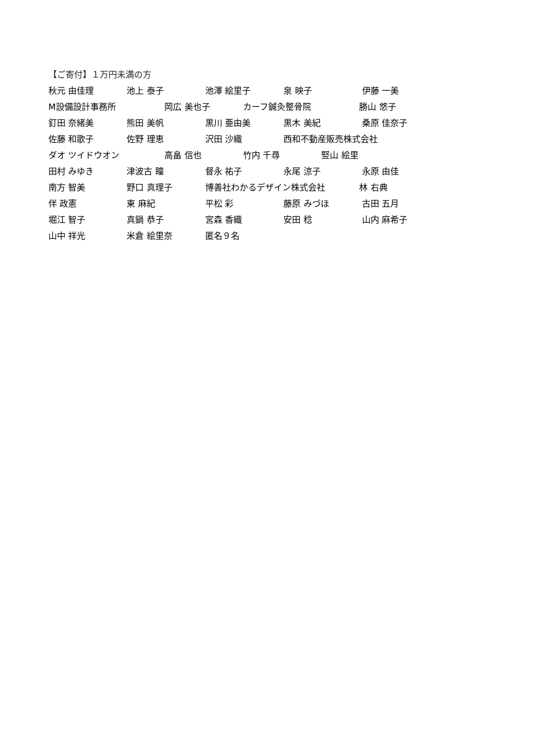【ご寄付】１万円未満の方
秋元 由佳理 池上 泰子 池澤 絵里子 泉 映子 伊藤 一美
M設備設計事務所 岡広 美也子 カーフ鍼灸整骨院 勝山 悠子
釘田 奈緒美 熊田 美帆 黒川 亜由美 黒木 美紀 桑原 佳奈子
佐藤 和歌子 佐野 理恵 沢田 沙織 西和不動産販売株式会社
ダオ ツイドウオン 高畠 信也 竹内 千尋 竪山 絵里
田村 みゆき 津波古 瞳 督永 祐子 永尾 涼子 永原 由佳
南方 智美 野口 真理子 博善社わかるデザイン株式会社 林 右典
伴 政憲 東 麻紀 平松 彩 藤原 みづほ 古田 五月
堀江 智子 真鍋 恭子 宮森 香織 安田 稔 山内 麻希子
山中 祥光 米倉 絵里奈 匿名９名